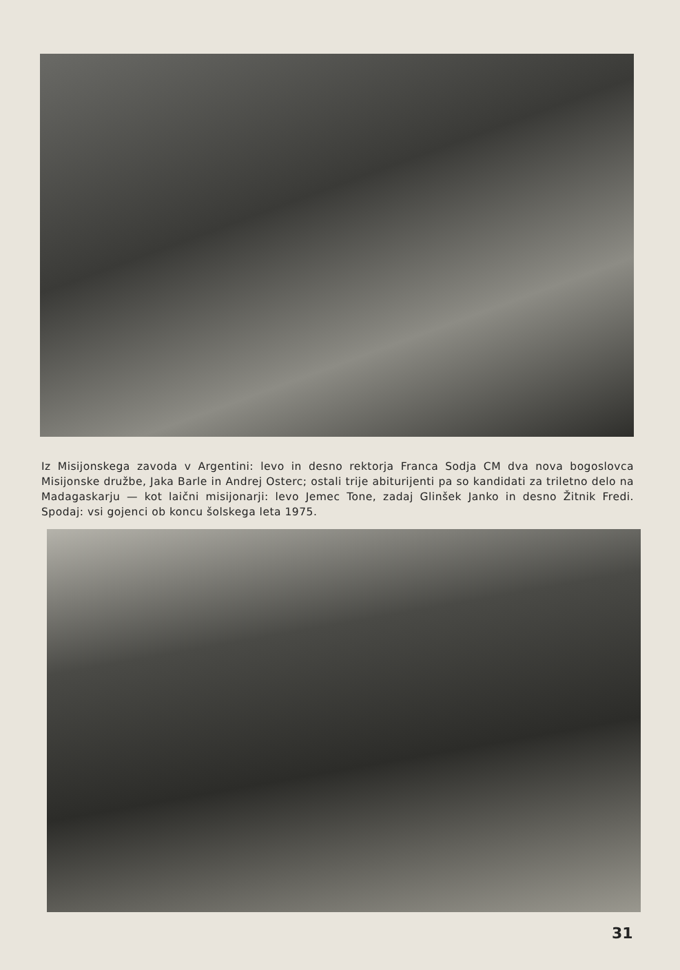Iz Misijonskega zavoda v Argentini: levo in desno rektorja Franca Sodja CM dva nova bogoslovca Misijonske družbe, Jaka Barle in Andrej Osterc; ostali trije abiturijenti pa so kandidati za triletno delo na Madagaskarju — kot laični misijonarji: levo Jemec Tone, zadaj Glinšek Janko in desno Žitnik Fredi. Spodaj: vsi gojenci ob koncu šolskega leta 1975.
31